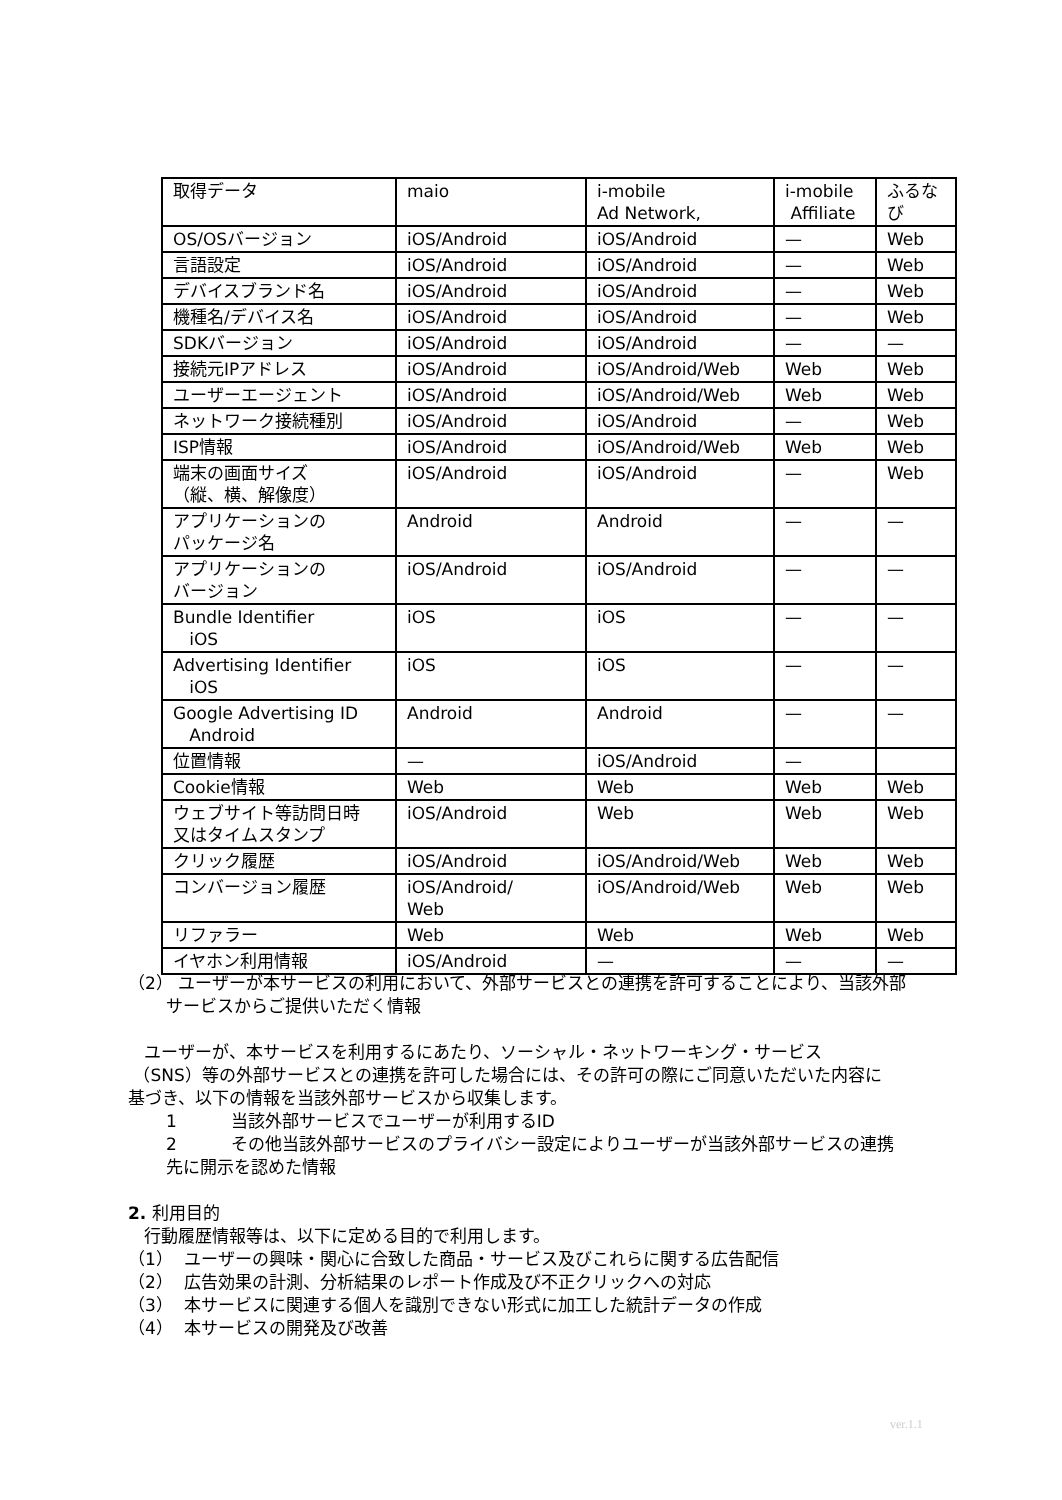| 取得データ | maio | i-mobile Ad Network, | i-mobile Affiliate | ふるな び |
| OS/OSバージョン | iOS/Android | iOS/Android | — | Web |
| 言語設定 | iOS/Android | iOS/Android | — | Web |
| デバイスブランド名 | iOS/Android | iOS/Android | — | Web |
| 機種名/デバイス名 | iOS/Android | iOS/Android | — | Web |
| SDKバージョン | iOS/Android | iOS/Android | — | — |
| 接続元IPアドレス | iOS/Android | iOS/Android/Web | Web | Web |
| ユーザーエージェント | iOS/Android | iOS/Android/Web | Web | Web |
| ネットワーク接続種別 | iOS/Android | iOS/Android | — | Web |
| ISP情報 | iOS/Android | iOS/Android/Web | Web | Web |
| 端末の画面サイズ （縦、横、解像度） | iOS/Android | iOS/Android | — | Web |
| アプリケーションの パッケージ名 | Android | Android | — | — |
| アプリケーションの バージョン | iOS/Android | iOS/Android | — | — |
| Bundle Identifier iOS | iOS | iOS | — | — |
| Advertising Identifier iOS | iOS | iOS | — | — |
| Google Advertising ID Android | Android | Android | — | — |
| 位置情報 | — | iOS/Android | — | |
| Cookie情報 | Web | Web | Web | Web |
| ウェブサイト等訪問日時 又はタイムスタンプ | iOS/Android | Web | Web | Web |
| クリック履歴 | iOS/Android | iOS/Android/Web | Web | Web |
| コンバージョン履歴 | iOS/Android/ Web | iOS/Android/Web | Web | Web |
| リファラー | Web | Web | Web | Web |
| イヤホン利用情報 | iOS/Android | — | — | — |
（2） ユーザーが本サービスの利用において、外部サービスとの連携を許可することにより、当該外部
サービスからご提供いただく情報
ユーザーが、本サービスを利用するにあたり、ソーシャル・ネットワーキング・サービス
（SNS）等の外部サービスとの連携を許可した場合には、その許可の際にご同意いただいた内容に
基づき、以下の情報を当該外部サービスから収集します。
1 当該外部サービスでユーザーが利用するID
2 その他当該外部サービスのプライバシー設定によりユーザーが当該外部サービスの連携
先に開示を認めた情報
2. 利用目的
行動履歴情報等は、以下に定める目的で利用します。
（1） ユーザーの興味・関心に合致した商品・サービス及びこれらに関する広告配信
（2） 広告効果の計測、分析結果のレポート作成及び不正クリックへの対応
（3） 本サービスに関連する個人を識別できない形式に加工した統計データの作成
（4） 本サービスの開発及び改善
ver.1.1